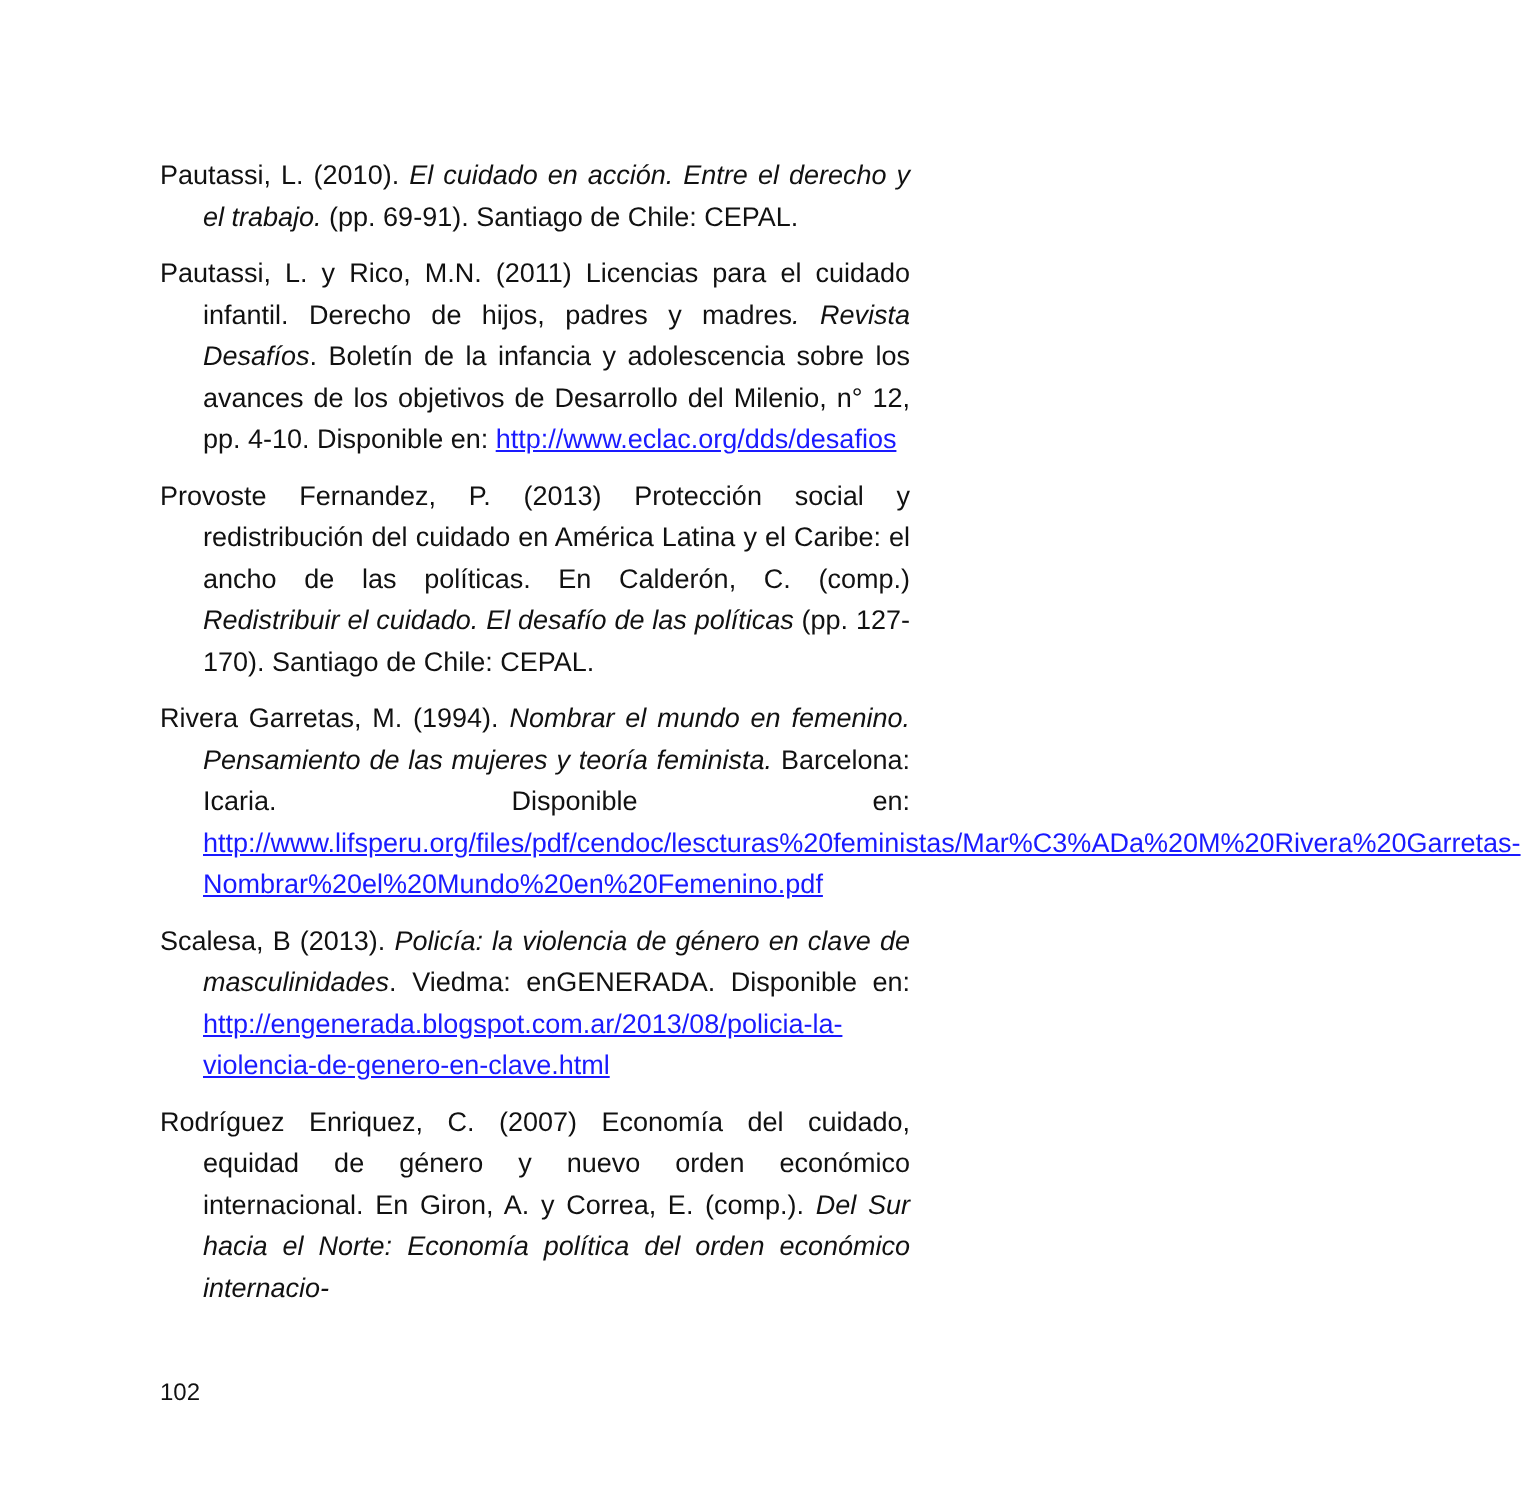Pautassi, L. (2010). El cuidado en acción. Entre el derecho y el trabajo. (pp. 69-91). Santiago de Chile: CEPAL.
Pautassi, L. y Rico, M.N. (2011) Licencias para el cuidado infantil. Derecho de hijos, padres y madres. Revista Desafíos. Boletín de la infancia y adolescencia sobre los avances de los objetivos de Desarrollo del Milenio, n° 12, pp. 4-10. Disponible en: http://www.eclac.org/dds/desafios
Provoste Fernandez, P. (2013) Protección social y redistribución del cuidado en América Latina y el Caribe: el ancho de las políticas. En Calderón, C. (comp.) Redistribuir el cuidado. El desafío de las políticas (pp. 127-170). Santiago de Chile: CEPAL.
Rivera Garretas, M. (1994). Nombrar el mundo en femenino. Pensamiento de las mujeres y teoría feminista. Barcelona: Icaria. Disponible en: http://www.lifsperu.org/files/pdf/cendoc/lescturas%20feministas/Mar%C3%ADa%20M%20Rivera%20Garretas-Nombrar%20el%20Mundo%20en%20Femenino.pdf
Scalesa, B (2013). Policía: la violencia de género en clave de masculinidades. Viedma: enGENERADA. Disponible en: http://engenerada.blogspot.com.ar/2013/08/policia-la-violencia-de-genero-en-clave.html
Rodríguez Enriquez, C. (2007) Economía del cuidado, equidad de género y nuevo orden económico internacional. En Giron, A. y Correa, E. (comp.). Del Sur hacia el Norte: Economía política del orden económico internacio-
102